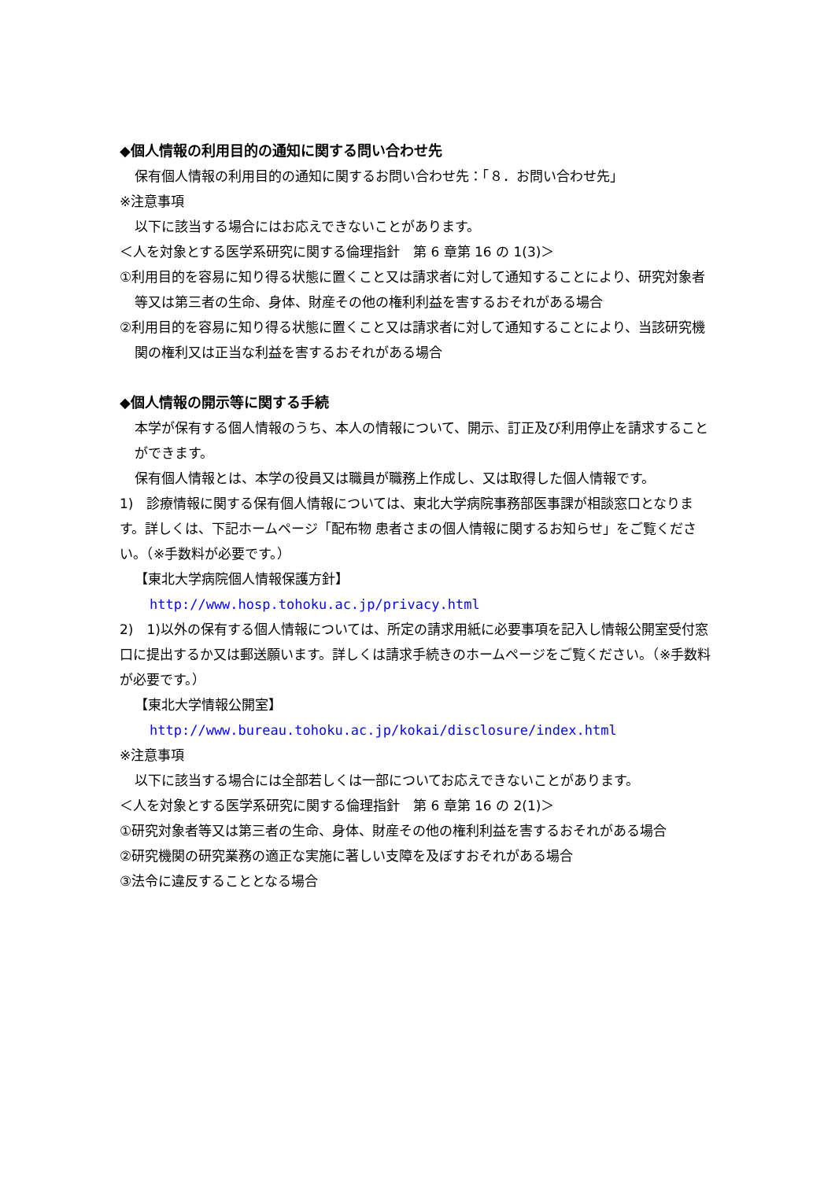◆個人情報の利用目的の通知に関する問い合わせ先
保有個人情報の利用目的の通知に関するお問い合わせ先：「８．お問い合わせ先」
※注意事項
以下に該当する場合にはお応えできないことがあります。
＜人を対象とする医学系研究に関する倫理指針　第 6 章第 16 の 1(3)＞
①利用目的を容易に知り得る状態に置くこと又は請求者に対して通知することにより、研究対象者等又は第三者の生命、身体、財産その他の権利利益を害するおそれがある場合
②利用目的を容易に知り得る状態に置くこと又は請求者に対して通知することにより、当該研究機関の権利又は正当な利益を害するおそれがある場合
◆個人情報の開示等に関する手続
本学が保有する個人情報のうち、本人の情報について、開示、訂正及び利用停止を請求することができます。
保有個人情報とは、本学の役員又は職員が職務上作成し、又は取得した個人情報です。
1)　診療情報に関する保有個人情報については、東北大学病院事務部医事課が相談窓口となります。詳しくは、下記ホームページ「配布物 患者さまの個人情報に関するお知らせ」をご覧ください。（※手数料が必要です。）
【東北大学病院個人情報保護方針】
http://www.hosp.tohoku.ac.jp/privacy.html
2)　1)以外の保有する個人情報については、所定の請求用紙に必要事項を記入し情報公開室受付窓口に提出するか又は郵送願います。詳しくは請求手続きのホームページをご覧ください。（※手数料が必要です。）
【東北大学情報公開室】
http://www.bureau.tohoku.ac.jp/kokai/disclosure/index.html
※注意事項
以下に該当する場合には全部若しくは一部についてお応えできないことがあります。
＜人を対象とする医学系研究に関する倫理指針　第 6 章第 16 の 2(1)＞
①研究対象者等又は第三者の生命、身体、財産その他の権利利益を害するおそれがある場合
②研究機関の研究業務の適正な実施に著しい支障を及ぼすおそれがある場合
③法令に違反することとなる場合